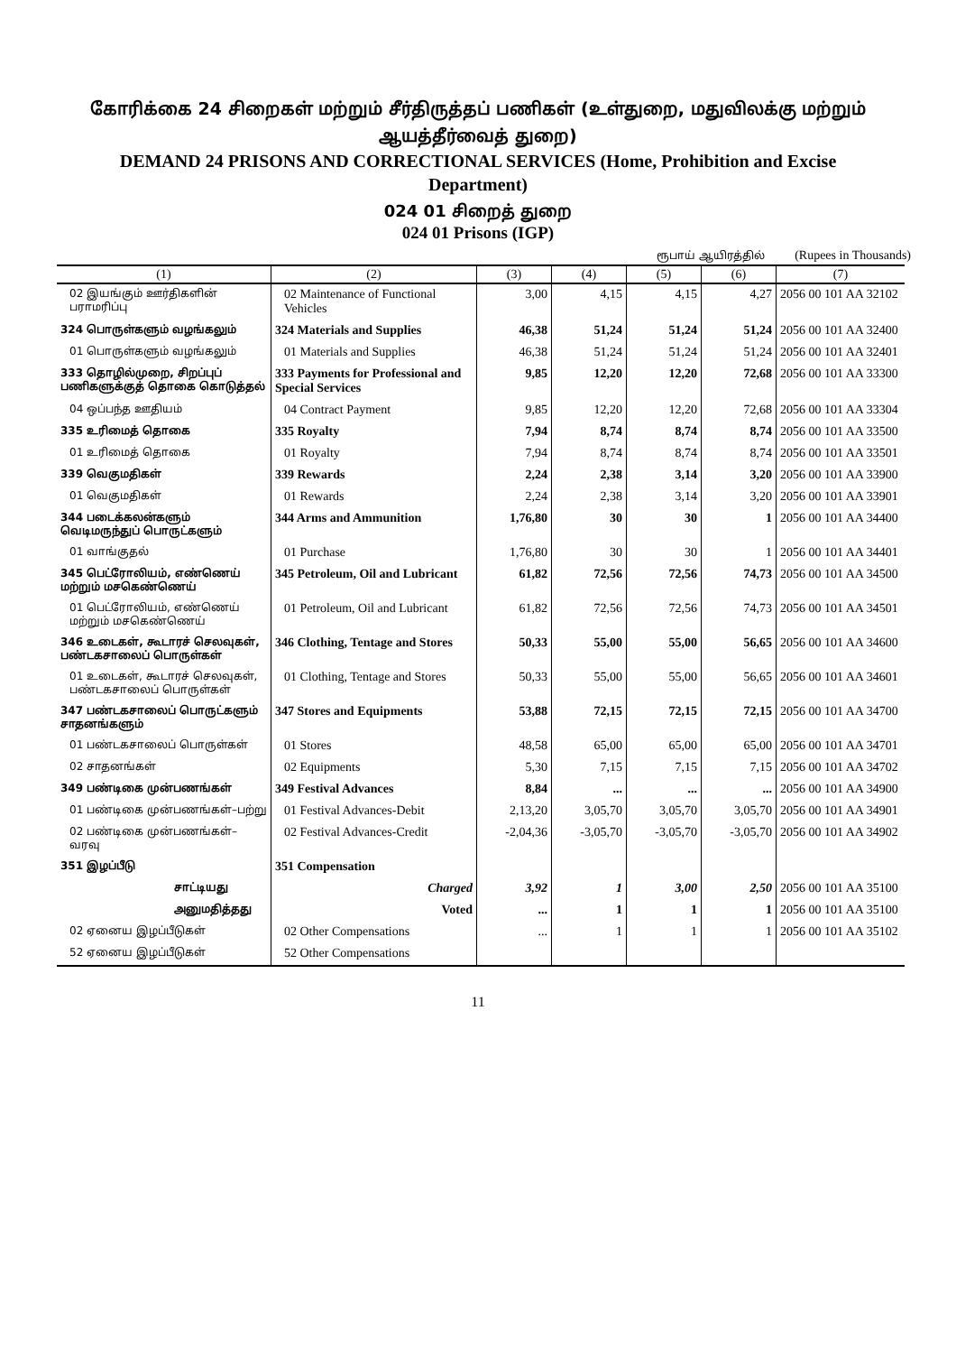கோரிக்கை 24 சிறைகள் மற்றும் சீர்திருத்தப் பணிகள் (உள்துறை, மதுவிலக்கு மற்றும் ஆயத்தீர்வைத் துறை)
DEMAND 24 PRISONS AND CORRECTIONAL SERVICES (Home, Prohibition and Excise Department)
024 01 சிறைத் துறை
024 01 Prisons (IGP)
ரூபாய் ஆயிரத்தில் (Rupees in Thousands)
| (1) | (2) | (3) | (4) | (5) | (6) | (7) |
| --- | --- | --- | --- | --- | --- | --- |
| 02 இயங்கும் ஊர்திகளின் பராமரிப்பு | 02 Maintenance of Functional Vehicles | 3,00 | 4,15 | 4,15 | 4,27 | 2056 00 101 AA 32102 |
| 324 பொருள்களும் வழங்கலும் | 324 Materials and Supplies | 46,38 | 51,24 | 51,24 | 51,24 | 2056 00 101 AA 32400 |
| 01 பொருள்களும் வழங்கலும் | 01 Materials and Supplies | 46,38 | 51,24 | 51,24 | 51,24 | 2056 00 101 AA 32401 |
| 333 தொழில்முறை, சிறப்புப் பணிகளுக்குத் தொகை கொடுத்தல் | 333 Payments for Professional and Special Services | 9,85 | 12,20 | 12,20 | 72,68 | 2056 00 101 AA 33300 |
| 04 ஒப்பந்த ஊதியம் | 04 Contract Payment | 9,85 | 12,20 | 12,20 | 72,68 | 2056 00 101 AA 33304 |
| 335 உரிமைத் தொகை | 335 Royalty | 7,94 | 8,74 | 8,74 | 8,74 | 2056 00 101 AA 33500 |
| 01 உரிமைத் தொகை | 01 Royalty | 7,94 | 8,74 | 8,74 | 8,74 | 2056 00 101 AA 33501 |
| 339 வெகுமதிகள் | 339 Rewards | 2,24 | 2,38 | 3,14 | 3,20 | 2056 00 101 AA 33900 |
| 01 வெகுமதிகள் | 01 Rewards | 2,24 | 2,38 | 3,14 | 3,20 | 2056 00 101 AA 33901 |
| 344 படைக்கலன்களும் வெடிமருந்துப் பொருட்களும் | 344 Arms and Ammunition | 1,76,80 | 30 | 30 | 1 | 2056 00 101 AA 34400 |
| 01 வாங்குதல் | 01 Purchase | 1,76,80 | 30 | 30 | 1 | 2056 00 101 AA 34401 |
| 345 பெட்ரோலியம், எண்ணெய் மற்றும் மசகெண்ணெய் | 345 Petroleum, Oil and Lubricant | 61,82 | 72,56 | 72,56 | 74,73 | 2056 00 101 AA 34500 |
| 01 பெட்ரோலியம், எண்ணெய் மற்றும் மசகெண்ணெய் | 01 Petroleum, Oil and Lubricant | 61,82 | 72,56 | 72,56 | 74,73 | 2056 00 101 AA 34501 |
| 346 உடைகள், கூடாரச் செலவுகள், பண்டகசாலைப் பொருள்கள் | 346 Clothing, Tentage and Stores | 50,33 | 55,00 | 55,00 | 56,65 | 2056 00 101 AA 34600 |
| 01 உடைகள், கூடாரச் செலவுகள், பண்டகசாலைப் பொருள்கள் | 01 Clothing, Tentage and Stores | 50,33 | 55,00 | 55,00 | 56,65 | 2056 00 101 AA 34601 |
| 347 பண்டகசாலைப் பொருட்களும் சாதனங்களும் | 347 Stores and Equipments | 53,88 | 72,15 | 72,15 | 72,15 | 2056 00 101 AA 34700 |
| 01 பண்டகசாலைப் பொருள்கள் | 01 Stores | 48,58 | 65,00 | 65,00 | 65,00 | 2056 00 101 AA 34701 |
| 02 சாதனங்கள் | 02 Equipments | 5,30 | 7,15 | 7,15 | 7,15 | 2056 00 101 AA 34702 |
| 349 பண்டிகை முன்பணங்கள் | 349 Festival Advances | 8,84 | ... | ... | ... | 2056 00 101 AA 34900 |
| 01 பண்டிகை முன்பணங்கள்–பற்று | 01 Festival Advances-Debit | 2,13,20 | 3,05,70 | 3,05,70 | 3,05,70 | 2056 00 101 AA 34901 |
| 02 பண்டிகை முன்பணங்கள்–வரவு | 02 Festival Advances-Credit | -2,04,36 | -3,05,70 | -3,05,70 | -3,05,70 | 2056 00 101 AA 34902 |
| 351 இழப்பீடு | 351 Compensation | | | | | |
| சாட்டியது | Charged | 3,92 | 1 | 3,00 | 2,50 | 2056 00 101 AA 35100 |
| அனுமதித்தது | Voted | ... | 1 | 1 | 1 | 2056 00 101 AA 35100 |
| 02 ஏனைய இழப்பீடுகள் | 02 Other Compensations | ... | 1 | 1 | 1 | 2056 00 101 AA 35102 |
| 52 ஏனைய இழப்பீடுகள் | 52 Other Compensations | | | | | |
11